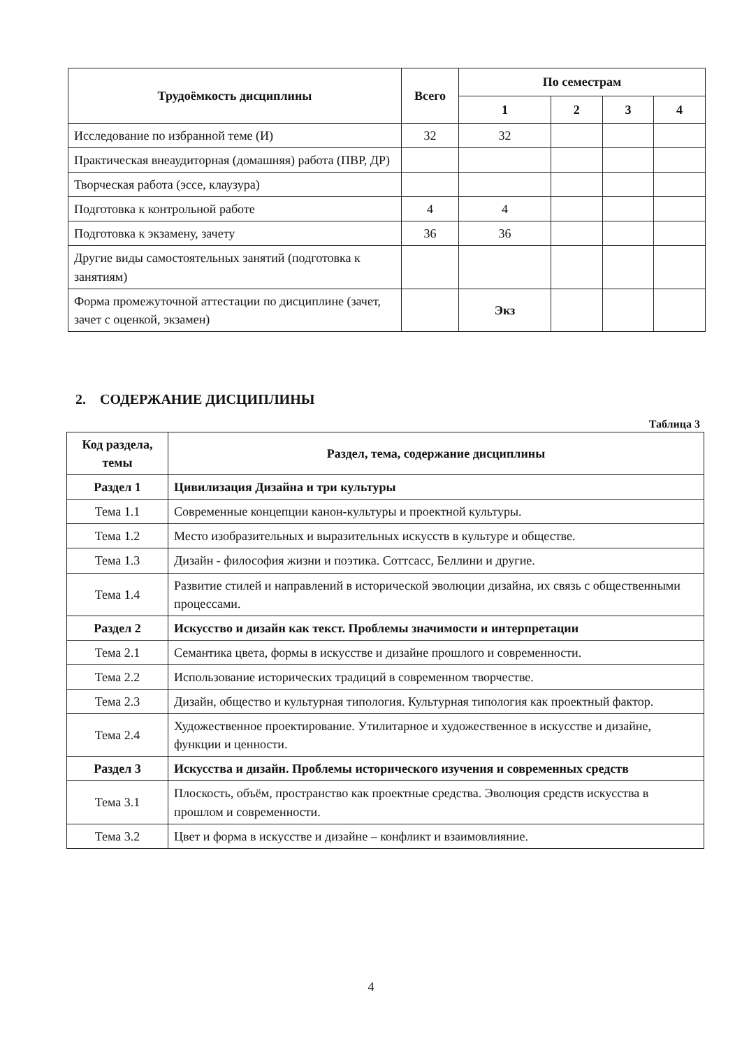| Трудоёмкость дисциплины | Всего | По семестрам | | | |
| --- | --- | --- | --- | --- | --- |
| | | 1 | 2 | 3 | 4 |
| Исследование по избранной теме (И) | 32 | 32 | | | |
| Практическая внеаудиторная (домашняя) работа (ПВР, ДР) | | | | | |
| Творческая работа (эссе, клаузура) | | | | | |
| Подготовка к контрольной работе | 4 | 4 | | | |
| Подготовка к экзамену, зачету | 36 | 36 | | | |
| Другие виды самостоятельных занятий (подготовка к занятиям) | | | | | |
| Форма промежуточной аттестации по дисциплине (зачет, зачет с оценкой, экзамен) | | Экз | | | |
2. СОДЕРЖАНИЕ ДИСЦИПЛИНЫ
Таблица 3
| Код раздела, темы | Раздел, тема, содержание дисциплины |
| --- | --- |
| Раздел 1 | Цивилизация Дизайна и три культуры |
| Тема 1.1 | Современные концепции канон-культуры и проектной культуры. |
| Тема 1.2 | Место изобразительных и выразительных искусств в культуре и обществе. |
| Тема 1.3 | Дизайн - философия жизни и поэтика. Соттсасс, Беллини и другие. |
| Тема 1.4 | Развитие стилей и направлений в исторической эволюции дизайна, их связь с общественными процессами. |
| Раздел 2 | Искусство и дизайн как текст. Проблемы значимости и интерпретации |
| Тема 2.1 | Семантика цвета, формы в искусстве и дизайне прошлого и современности. |
| Тема 2.2 | Использование исторических традиций в современном творчестве. |
| Тема 2.3 | Дизайн, общество и культурная типология. Культурная типология как проектный фактор. |
| Тема 2.4 | Художественное проектирование. Утилитарное и художественное в искусстве и дизайне, функции и ценности. |
| Раздел 3 | Искусства и дизайн. Проблемы исторического изучения и современных средств |
| Тема 3.1 | Плоскость, объём, пространство как проектные средства. Эволюция средств искусства в прошлом и современности. |
| Тема 3.2 | Цвет и форма в искусстве и дизайне – конфликт и взаимовлияние. |
4